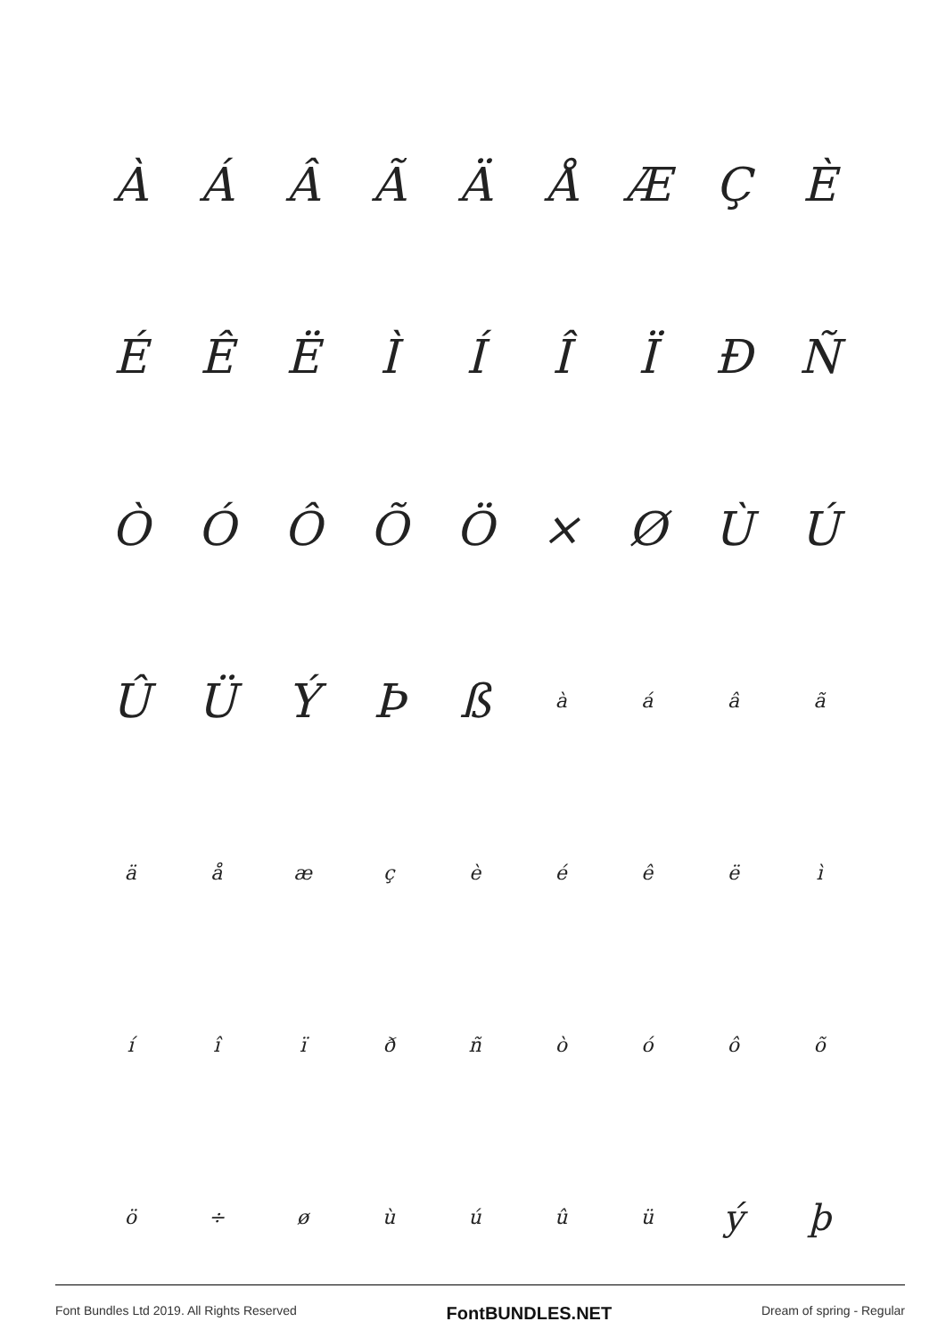ÀÁÂÃÄÅÆÇÈ
ÉÊËÌÍÎÏÐÑ
ÒÓÔÕÖ × ØÙÚ
ÛÜÝÞßàáâã
äåæçèéêëì
íîïðñòóôõ
ö ÷ øùúûüýþ
Font Bundles Ltd 2019. All Rights Reserved FontBUNDLES.NET Dream of spring - Regular